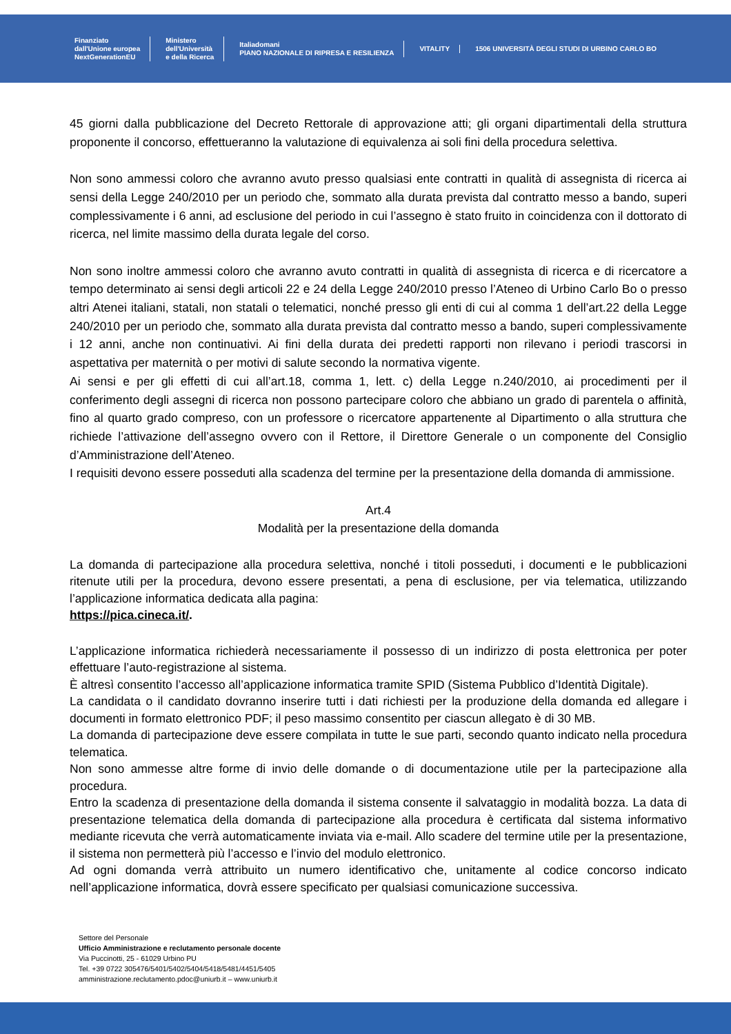Finanziato
dall'Unione europea
NextGenerationEU
Ministero
dell'Università
e della Ricerca
Italiadomani
PIANO NAZIONALE DI RIPRESA E RESILIENZA
VITALITY
1506 UNIVERSITÀ DEGLI STUDI DI URBINO CARLO BO
45 giorni dalla pubblicazione del Decreto Rettorale di approvazione atti; gli organi dipartimentali della struttura proponente il concorso, effettueranno la valutazione di equivalenza ai soli fini della procedura selettiva.
Non sono ammessi coloro che avranno avuto presso qualsiasi ente contratti in qualità di assegnista di ricerca ai sensi della Legge 240/2010 per un periodo che, sommato alla durata prevista dal contratto messo a bando, superi complessivamente i 6 anni, ad esclusione del periodo in cui l’assegno è stato fruito in coincidenza con il dottorato di ricerca, nel limite massimo della durata legale del corso.
Non sono inoltre ammessi coloro che avranno avuto contratti in qualità di assegnista di ricerca e di ricercatore a tempo determinato ai sensi degli articoli 22 e 24 della Legge 240/2010 presso l’Ateneo di Urbino Carlo Bo o presso altri Atenei italiani, statali, non statali o telematici, nonché presso gli enti di cui al comma 1 dell’art.22 della Legge 240/2010 per un periodo che, sommato alla durata prevista dal contratto messo a bando, superi complessivamente i 12 anni, anche non continuativi. Ai fini della durata dei predetti rapporti non rilevano i periodi trascorsi in aspettativa per maternità o per motivi di salute secondo la normativa vigente.
Ai sensi e per gli effetti di cui all’art.18, comma 1, lett. c) della Legge n.240/2010, ai procedimenti per il conferimento degli assegni di ricerca non possono partecipare coloro che abbiano un grado di parentela o affinità, fino al quarto grado compreso, con un professore o ricercatore appartenente al Dipartimento o alla struttura che richiede l’attivazione dell’assegno ovvero con il Rettore, il Direttore Generale o un componente del Consiglio d’Amministrazione dell’Ateneo.
I requisiti devono essere posseduti alla scadenza del termine per la presentazione della domanda di ammissione.
Art.4
Modalità per la presentazione della domanda
La domanda di partecipazione alla procedura selettiva, nonché i titoli posseduti, i documenti e le pubblicazioni ritenute utili per la procedura, devono essere presentati, a pena di esclusione, per via telematica, utilizzando l’applicazione informatica dedicata alla pagina:
https://pica.cineca.it/.
L’applicazione informatica richiederà necessariamente il possesso di un indirizzo di posta elettronica per poter effettuare l’auto-registrazione al sistema.
È altresì consentito l’accesso all’applicazione informatica tramite SPID (Sistema Pubblico d’Identità Digitale).
La candidata o il candidato dovranno inserire tutti i dati richiesti per la produzione della domanda ed allegare i documenti in formato elettronico PDF; il peso massimo consentito per ciascun allegato è di 30 MB.
La domanda di partecipazione deve essere compilata in tutte le sue parti, secondo quanto indicato nella procedura telematica.
Non sono ammesse altre forme di invio delle domande o di documentazione utile per la partecipazione alla procedura.
Entro la scadenza di presentazione della domanda il sistema consente il salvataggio in modalità bozza. La data di presentazione telematica della domanda di partecipazione alla procedura è certificata dal sistema informativo mediante ricevuta che verrà automaticamente inviata via e-mail. Allo scadere del termine utile per la presentazione, il sistema non permetterà più l’accesso e l’invio del modulo elettronico.
Ad ogni domanda verrà attribuito un numero identificativo che, unitamente al codice concorso indicato nell’applicazione informatica, dovrà essere specificato per qualsiasi comunicazione successiva.
Settore del Personale
Ufficio Amministrazione e reclutamento personale docente
Via Puccinotti, 25 - 61029 Urbino PU
Tel. +39 0722 305476/5401/5402/5404/5418/5481/4451/5405
amministrazione.reclutamento.pdoc@uniurb.it – www.uniurb.it